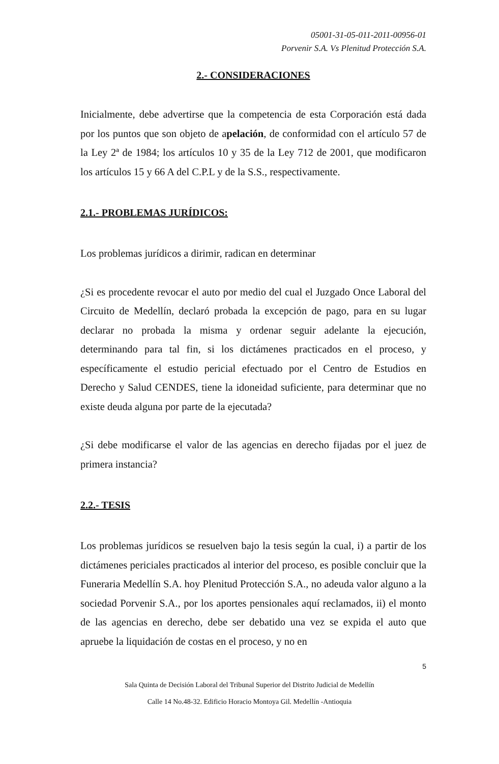05001-31-05-011-2011-00956-01
Porvenir S.A. Vs Plenitud Protección S.A.
2.- CONSIDERACIONES
Inicialmente, debe advertirse que la competencia de esta Corporación está dada por los puntos que son objeto de apelación, de conformidad con el artículo 57 de la Ley 2ª de 1984; los artículos 10 y 35 de la Ley 712 de 2001, que modificaron los artículos 15 y 66 A del C.P.L y de la S.S., respectivamente.
2.1.- PROBLEMAS JURÍDICOS:
Los problemas jurídicos a dirimir, radican en determinar
¿Si es procedente revocar el auto por medio del cual el Juzgado Once Laboral del Circuito de Medellín, declaró probada la excepción de pago, para en su lugar declarar no probada la misma y ordenar seguir adelante la ejecución, determinando para tal fin, si los dictámenes practicados en el proceso, y específicamente el estudio pericial efectuado por el Centro de Estudios en Derecho y Salud CENDES, tiene la idoneidad suficiente, para determinar que no existe deuda alguna por parte de la ejecutada?
¿Si debe modificarse el valor de las agencias en derecho fijadas por el juez de primera instancia?
2.2.- TESIS
Los problemas jurídicos se resuelven bajo la tesis según la cual, i) a partir de los dictámenes periciales practicados al interior del proceso, es posible concluir que la Funeraria Medellín S.A. hoy Plenitud Protección S.A., no adeuda valor alguno a la sociedad Porvenir S.A., por los aportes pensionales aquí reclamados, ii) el monto de las agencias en derecho, debe ser debatido una vez se expida el auto que apruebe la liquidación de costas en el proceso, y no en
5
Sala Quinta de Decisión Laboral del Tribunal Superior del Distrito Judicial de Medellín
Calle 14 No.48-32. Edificio Horacio Montoya Gil. Medellín -Antioquia